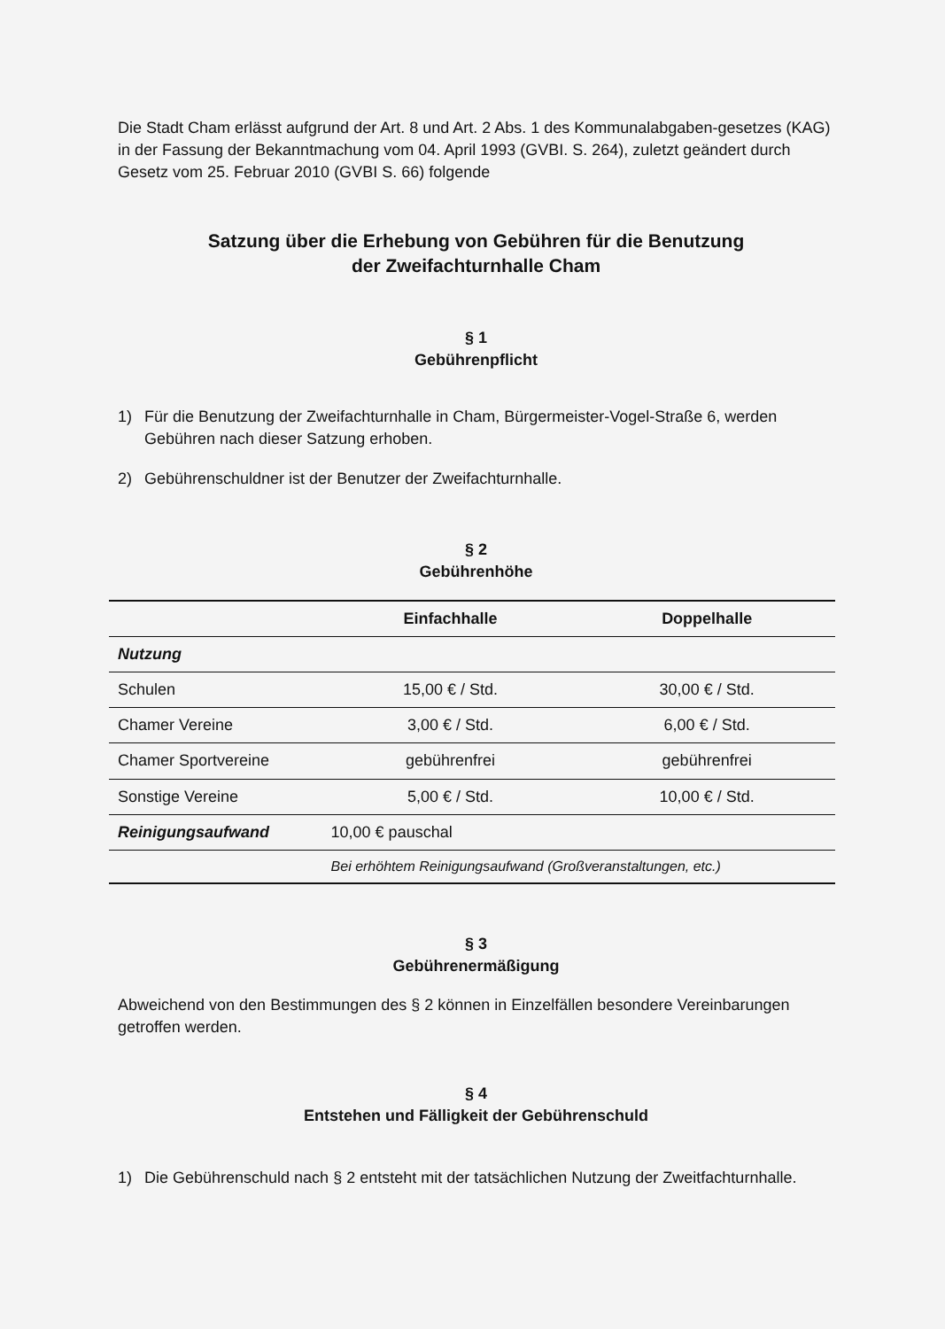Die Stadt Cham erlässt aufgrund der Art. 8 und Art. 2 Abs. 1 des Kommunalabgaben-gesetzes (KAG) in der Fassung der Bekanntmachung vom 04. April 1993 (GVBI. S. 264), zuletzt geändert durch Gesetz vom 25. Februar 2010 (GVBI S. 66) folgende
Satzung über die Erhebung von Gebühren für die Benutzung
der Zweifachturnhalle Cham
§ 1
Gebührenpflicht
1) Für die Benutzung der Zweifachturnhalle in Cham, Bürgermeister-Vogel-Straße 6, werden Gebühren nach dieser Satzung erhoben.
2) Gebührenschuldner ist der Benutzer der Zweifachturnhalle.
§ 2
Gebührenhöhe
| | Einfachhalle | Doppelhalle |
| --- | --- | --- |
| Nutzung | | |
| Schulen | 15,00 € / Std. | 30,00 € / Std. |
| Chamer Vereine | 3,00 € / Std. | 6,00 € / Std. |
| Chamer Sportvereine | gebührenfrei | gebührenfrei |
| Sonstige Vereine | 5,00 € / Std. | 10,00 € / Std. |
| Reinigungsaufwand | 10,00 € pauschal | |
| | Bei erhöhtem Reinigungsaufwand (Großveranstaltungen, etc.) | |
§ 3
Gebührenermäßigung
Abweichend von den Bestimmungen des § 2 können in Einzelfällen besondere Vereinbarungen getroffen werden.
§ 4
Entstehen und Fälligkeit der Gebührenschuld
1) Die Gebührenschuld nach § 2 entsteht mit der tatsächlichen Nutzung der Zweitfachturnhalle.